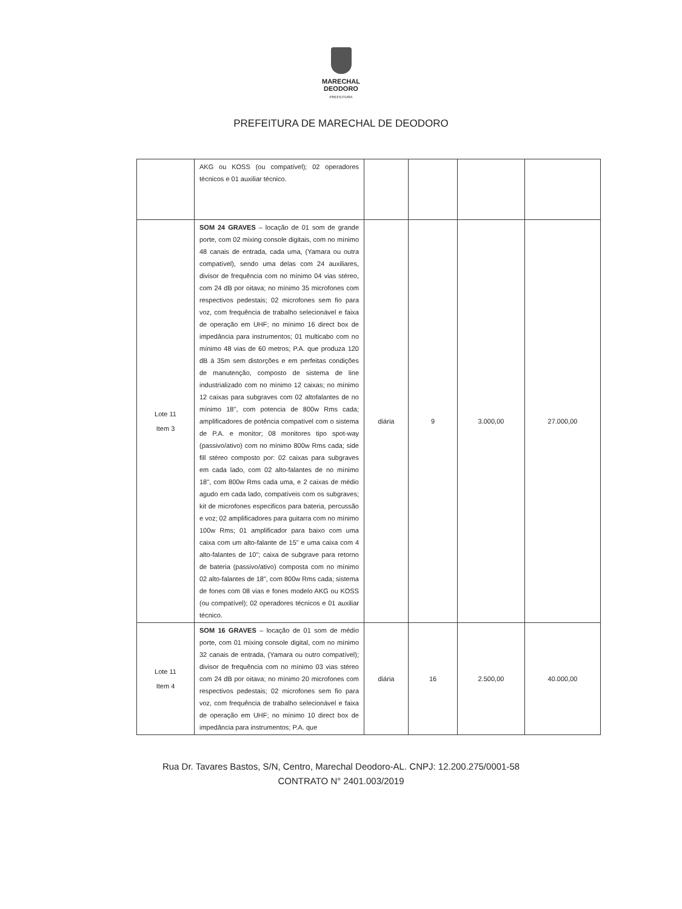MARECHAL
DEODORO
PREFEITURA
PREFEITURA DE MARECHAL DE DEODORO
| | AKG ou KOSS (ou compatível); 02 operadores técnicos e 01 auxiliar técnico. | | | | |
| Lote 11 Item 3 | SOM 24 GRAVES – locação de 01 som de grande porte, com 02 mixing console digitais, com no mínimo 48 canais de entrada, cada uma, (Yamara ou outra compatível), sendo uma delas com 24 auxiliares, divisor de frequência com no mínimo 04 vias stéreo, com 24 dB por oitava; no mínimo 35 microfones com respectivos pedestais; 02 microfones sem fio para voz, com frequência de trabalho selecionável e faixa de operação em UHF; no mínimo 16 direct box de impedância para instrumentos; 01 multicabo com no mínimo 48 vias de 60 metros; P.A. que produza 120 dB à 35m sem distorções e em perfeitas condições de manutenção, composto de sistema de line industrializado com no mínimo 12 caixas; no mínimo 12 caixas para subgraves com 02 altofalantes de no mínimo 18", com potencia de 800w Rms cada; amplificadores de potência compatível com o sistema de P.A. e monitor; 08 monitores tipo spot-way (passivo/ativo) com no mínimo 800w Rms cada; side fill stéreo composto por: 02 caixas para subgraves em cada lado, com 02 alto-falantes de no mínimo 18", com 800w Rms cada uma, e 2 caixas de médio agudo em cada lado, compatíveis com os subgraves; kit de microfones especificos para bateria, percussão e voz; 02 amplificadores para guitarra com no mínimo 100w Rms; 01 amplificador para baixo com uma caixa com um alto-falante de 15" e uma caixa com 4 alto-falantes de 10"; caixa de subgrave para retorno de bateria (passivo/ativo) composta com no mínimo 02 alto-falantes de 18", com 800w Rms cada; sistema de fones com 08 vias e fones modelo AKG ou KOSS (ou compatível); 02 operadores técnicos e 01 auxiliar técnico. | diária | 9 | 3.000,00 | 27.000,00 |
| Lote 11 Item 4 | SOM 16 GRAVES – locação de 01 som de médio porte, com 01 mixing console digital, com no mínimo 32 canais de entrada, (Yamara ou outro compatível); divisor de frequência com no mínimo 03 vias stéreo com 24 dB por oitava; no mínimo 20 microfones com respectivos pedestais; 02 microfones sem fio para voz, com frequência de trabalho selecionável e faixa de operação em UHF; no mínimo 10 direct box de impedância para instrumentos; P.A. que | diária | 16 | 2.500,00 | 40.000,00 |
Rua Dr. Tavares Bastos, S/N, Centro, Marechal Deodoro-AL. CNPJ: 12.200.275/0001-58
CONTRATO N° 2401.003/2019